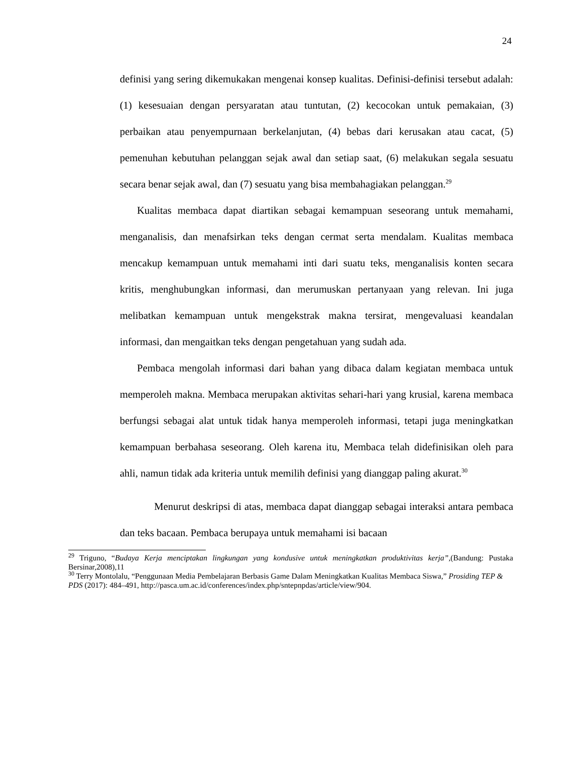24
definisi yang sering dikemukakan mengenai konsep kualitas. Definisi-definisi tersebut adalah: (1) kesesuaian dengan persyaratan atau tuntutan, (2) kecocokan untuk pemakaian, (3) perbaikan atau penyempurnaan berkelanjutan, (4) bebas dari kerusakan atau cacat, (5) pemenuhan kebutuhan pelanggan sejak awal dan setiap saat, (6) melakukan segala sesuatu secara benar sejak awal, dan (7) sesuatu yang bisa membahagiakan pelanggan.<sup>29</sup>
Kualitas membaca dapat diartikan sebagai kemampuan seseorang untuk memahami, menganalisis, dan menafsirkan teks dengan cermat serta mendalam. Kualitas membaca mencakup kemampuan untuk memahami inti dari suatu teks, menganalisis konten secara kritis, menghubungkan informasi, dan merumuskan pertanyaan yang relevan. Ini juga melibatkan kemampuan untuk mengekstrak makna tersirat, mengevaluasi keandalan informasi, dan mengaitkan teks dengan pengetahuan yang sudah ada.
Pembaca mengolah informasi dari bahan yang dibaca dalam kegiatan membaca untuk memperoleh makna. Membaca merupakan aktivitas sehari-hari yang krusial, karena membaca berfungsi sebagai alat untuk tidak hanya memperoleh informasi, tetapi juga meningkatkan kemampuan berbahasa seseorang. Oleh karena itu, Membaca telah didefinisikan oleh para ahli, namun tidak ada kriteria untuk memilih definisi yang dianggap paling akurat.<sup>30</sup>
Menurut deskripsi di atas, membaca dapat dianggap sebagai interaksi antara pembaca dan teks bacaan. Pembaca berupaya untuk memahami isi bacaan
<sup>29</sup> Triguno, “Budaya Kerja menciptakan lingkungan yang kondusive untuk meningkatkan produktivitas kerja”,(Bandung: Pustaka Bersinar,2008),11
<sup>30</sup> Terry Montolalu, “Penggunaan Media Pembelajaran Berbasis Game Dalam Meningkatkan Kualitas Membaca Siswa,” Prosiding TEP & PDS (2017): 484–491, http://pasca.um.ac.id/conferences/index.php/sntepnpdas/article/view/904.